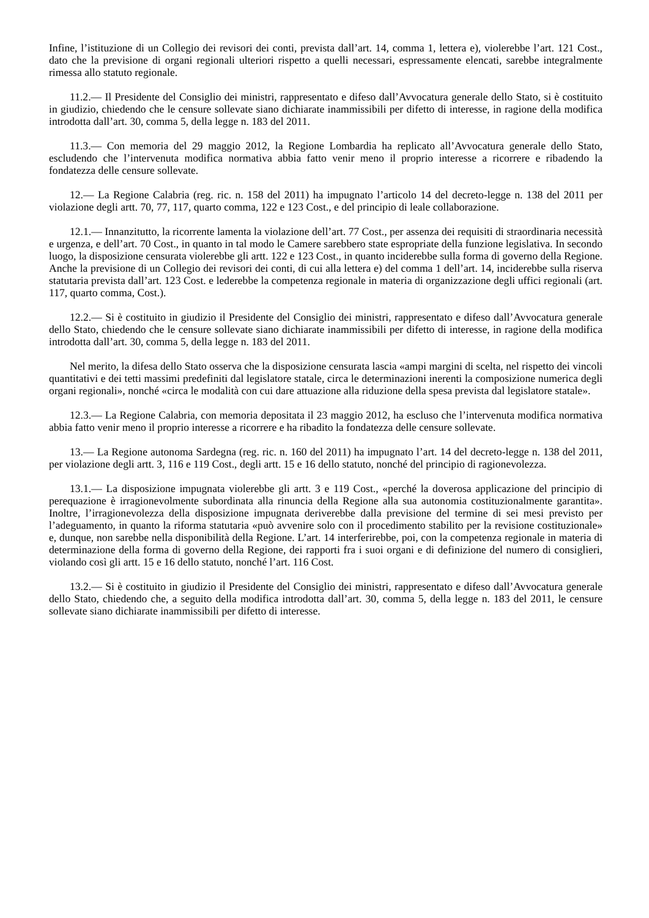Infine, l’istituzione di un Collegio dei revisori dei conti, prevista dall’art. 14, comma 1, lettera e), violerebbe l’art. 121 Cost., dato che la previsione di organi regionali ulteriori rispetto a quelli necessari, espressamente elencati, sarebbe integralmente rimessa allo statuto regionale.
11.2.— Il Presidente del Consiglio dei ministri, rappresentato e difeso dall’Avvocatura generale dello Stato, si è costituito in giudizio, chiedendo che le censure sollevate siano dichiarate inammissibili per difetto di interesse, in ragione della modifica introdotta dall’art. 30, comma 5, della legge n. 183 del 2011.
11.3.— Con memoria del 29 maggio 2012, la Regione Lombardia ha replicato all’Avvocatura generale dello Stato, escludendo che l’intervenuta modifica normativa abbia fatto venir meno il proprio interesse a ricorrere e ribadendo la fondatezza delle censure sollevate.
12.— La Regione Calabria (reg. ric. n. 158 del 2011) ha impugnato l’articolo 14 del decreto-legge n. 138 del 2011 per violazione degli artt. 70, 77, 117, quarto comma, 122 e 123 Cost., e del principio di leale collaborazione.
12.1.— Innanzitutto, la ricorrente lamenta la violazione dell’art. 77 Cost., per assenza dei requisiti di straordinaria necessità e urgenza, e dell’art. 70 Cost., in quanto in tal modo le Camere sarebbero state espropriate della funzione legislativa. In secondo luogo, la disposizione censurata violerebbe gli artt. 122 e 123 Cost., in quanto inciderebbe sulla forma di governo della Regione. Anche la previsione di un Collegio dei revisori dei conti, di cui alla lettera e) del comma 1 dell’art. 14, inciderebbe sulla riserva statutaria prevista dall’art. 123 Cost. e lederebbe la competenza regionale in materia di organizzazione degli uffici regionali (art. 117, quarto comma, Cost.).
12.2.— Si è costituito in giudizio il Presidente del Consiglio dei ministri, rappresentato e difeso dall’Avvocatura generale dello Stato, chiedendo che le censure sollevate siano dichiarate inammissibili per difetto di interesse, in ragione della modifica introdotta dall’art. 30, comma 5, della legge n. 183 del 2011.
Nel merito, la difesa dello Stato osserva che la disposizione censurata lascia «ampi margini di scelta, nel rispetto dei vincoli quantitativi e dei tetti massimi predefiniti dal legislatore statale, circa le determinazioni inerenti la composizione numerica degli organi regionali», nonché «circa le modalità con cui dare attuazione alla riduzione della spesa prevista dal legislatore statale».
12.3.— La Regione Calabria, con memoria depositata il 23 maggio 2012, ha escluso che l’intervenuta modifica normativa abbia fatto venir meno il proprio interesse a ricorrere e ha ribadito la fondatezza delle censure sollevate.
13.— La Regione autonoma Sardegna (reg. ric. n. 160 del 2011) ha impugnato l’art. 14 del decreto-legge n. 138 del 2011, per violazione degli artt. 3, 116 e 119 Cost., degli artt. 15 e 16 dello statuto, nonché del principio di ragionevolezza.
13.1.— La disposizione impugnata violerebbe gli artt. 3 e 119 Cost., «perché la doverosa applicazione del principio di perequazione è irragionevolmente subordinata alla rinuncia della Regione alla sua autonomia costituzionalmente garantita». Inoltre, l’irragionevolezza della disposizione impugnata deriverebbe dalla previsione del termine di sei mesi previsto per l’adeguamento, in quanto la riforma statutaria «può avvenire solo con il procedimento stabilito per la revisione costituzionale» e, dunque, non sarebbe nella disponibilità della Regione. L’art. 14 interferirebbe, poi, con la competenza regionale in materia di determinazione della forma di governo della Regione, dei rapporti fra i suoi organi e di definizione del numero di consiglieri, violando così gli artt. 15 e 16 dello statuto, nonché l’art. 116 Cost.
13.2.— Si è costituito in giudizio il Presidente del Consiglio dei ministri, rappresentato e difeso dall’Avvocatura generale dello Stato, chiedendo che, a seguito della modifica introdotta dall’art. 30, comma 5, della legge n. 183 del 2011, le censure sollevate siano dichiarate inammissibili per difetto di interesse.